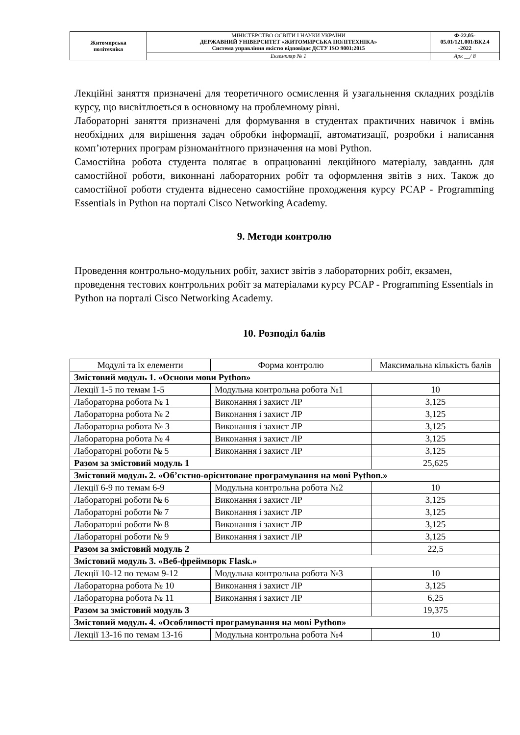| Житомирська політехніка | МІНІСТЕРСТВО ОСВІТИ І НАУКИ УКРАЇНИ ДЕРЖАВНИЙ УНІВЕРСИТЕТ «ЖИТОМИРСЬКА ПОЛІТЕХНІКА» Система управління якістю відповідає ДСТУ ISO 9001:2015 | Ф-22.05- 05.01/121.001/ВК2.4 -2022 |
| | Екземпляр № 1 | Арк __/ 8 |
Лекційні заняття призначені для теоретичного осмислення й узагальнення складних розділів курсу, що висвітлюється в основному на проблемному рівні.
Лабораторні заняття призначені для формування в студентах практичних навичок і вмінь необхідних для вирішення задач обробки інформації, автоматизації, розробки і написання комп’ютерних програм різноманітного призначення на мові Python.
Самостійна робота студента полягає в опрацюванні лекційного матеріалу, завданнь для самостійної роботи, виконнані лабораторних робіт та оформлення звітів з них. Також до самостійної роботи студента віднесено самостійне проходження курсу PCAP - Programming Essentials in Python на порталі Cisco Networking Academy.
9. Методи контролю
Проведення контрольно-модульних робіт, захист звітів з лабораторних робіт, екзамен, проведення тестових контрольних робіт за матеріалами курсу PCAP - Programming Essentials in Python на порталі Cisco Networking Academy.
10. Розподіл балів
| Модулі та їх елементи | Форма контролю | Максимальна кількість балів |
| Змістовий модуль 1. «Основи мови Python» | | |
| Лекції 1-5 по темам 1-5 | Модульна контрольна робота №1 | 10 |
| Лабораторна робота № 1 | Виконання і захист ЛР | 3,125 |
| Лабораторна робота № 2 | Виконання і захист ЛР | 3,125 |
| Лабораторна робота № 3 | Виконання і захист ЛР | 3,125 |
| Лабораторна робота № 4 | Виконання і захист ЛР | 3,125 |
| Лабораторні роботи № 5 | Виконання і захист ЛР | 3,125 |
| Разом за змістовий модуль 1 | | 25,625 |
| Змістовий модуль 2. «Об’єктно-орієнтоване програмування на мові Python.» | | |
| Лекції 6-9 по темам 6-9 | Модульна контрольна робота №2 | 10 |
| Лабораторні роботи № 6 | Виконання і захист ЛР | 3,125 |
| Лабораторні роботи № 7 | Виконання і захист ЛР | 3,125 |
| Лабораторні роботи № 8 | Виконання і захист ЛР | 3,125 |
| Лабораторні роботи № 9 | Виконання і захист ЛР | 3,125 |
| Разом за змістовий модуль 2 | | 22,5 |
| Змістовий модуль 3. «Веб-фреймворк Flask.» | | |
| Лекції 10-12 по темам 9-12 | Модульна контрольна робота №3 | 10 |
| Лабораторна робота № 10 | Виконання і захист ЛР | 3,125 |
| Лабораторна робота № 11 | Виконання і захист ЛР | 6,25 |
| Разом за змістовий модуль 3 | | 19,375 |
| Змістовий модуль 4. «Особливості програмування на мові Python» | | |
| Лекції 13-16 по темам 13-16 | Модульна контрольна робота №4 | 10 |